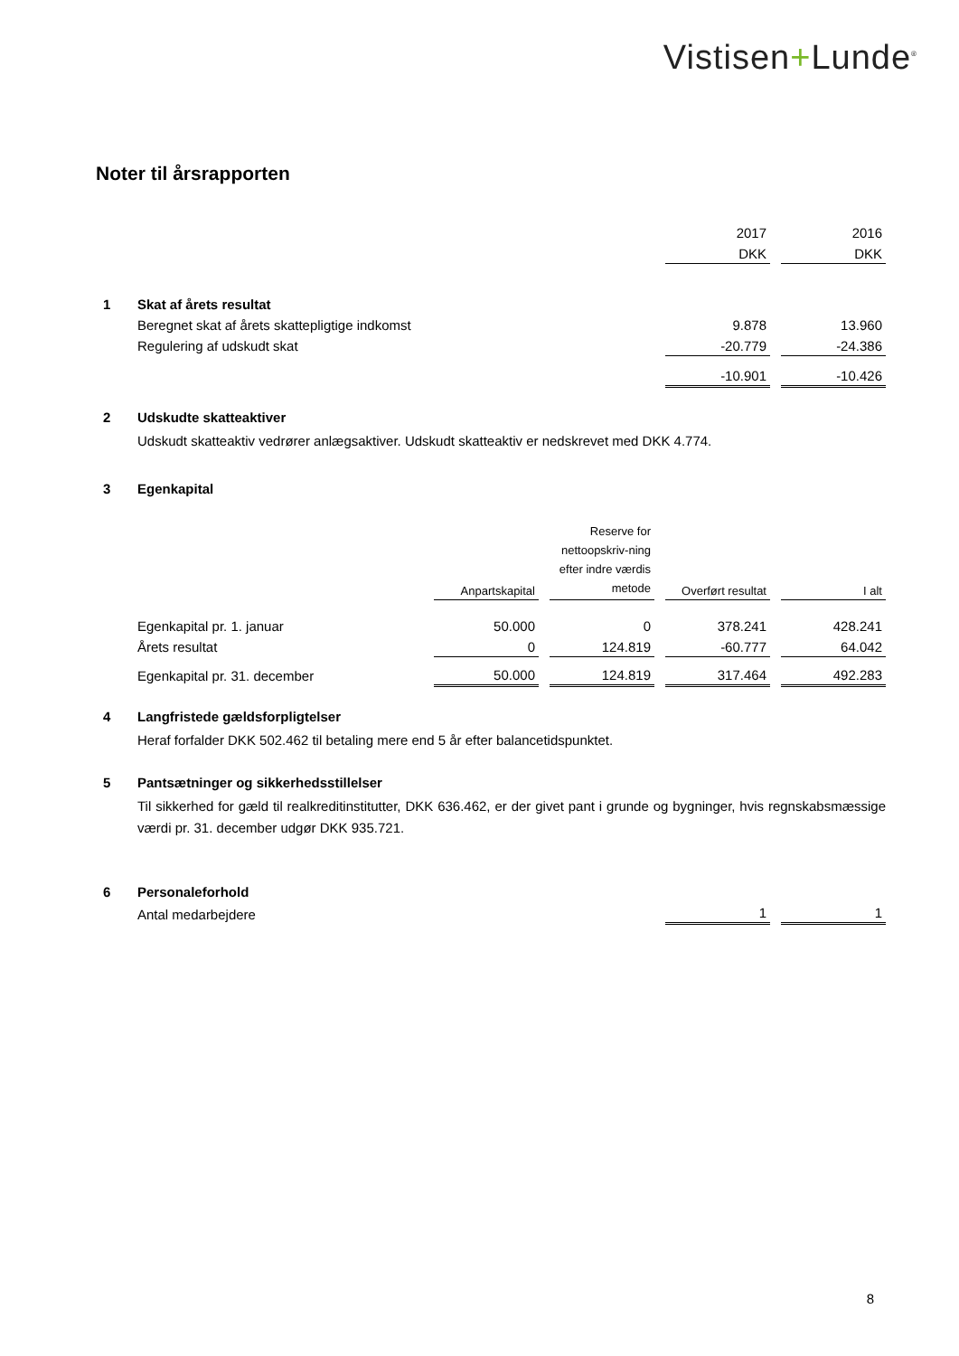Vistisen+Lunde<sup>®</sup>
Noter til årsrapporten
| | | 2017 | | 2016 |
| | | DKK | | DKK |
| 1 | Skat af årets resultat | | | |
| | Beregnet skat af årets skattepligtige indkomst | 9.878 | | 13.960 |
| | Regulering af udskudt skat | -20.779 | | -24.386 |
| | | -10.901 | | -10.426 |
| 2 | Udskudte skatteaktiver | | | |
Udskudt skatteaktiv vedrører anlægsaktiver. Udskudt skatteaktiv er nedskrevet med DKK 4.774.
| 3 | Egenkapital | | | | | | | |
| | | Anpartskapital | | Reserve for nettoopskriv-ning efter indre værdis metode | | Overført resultat | | I alt |
| | Egenkapital pr. 1. januar | 50.000 | | 0 | | 378.241 | | 428.241 |
| | Årets resultat | 0 | | 124.819 | | -60.777 | | 64.042 |
| | Egenkapital pr. 31. december | 50.000 | | 124.819 | | 317.464 | | 492.283 |
| 4 | Langfristede gældsforpligtelser | | | | | | | |
Heraf forfalder DKK 502.462 til betaling mere end 5 år efter balancetidspunktet.
| 5 | Pantsætninger og sikkerhedsstillelser |
Til sikkerhed for gæld til realkreditinstitutter, DKK 636.462, er der givet pant i grunde og bygninger, hvis regnskabsmæssige værdi pr. 31. december udgør DKK 935.721.
| 6 | Personaleforhold | | | |
| | Antal medarbejdere | 1 | | 1 |
8